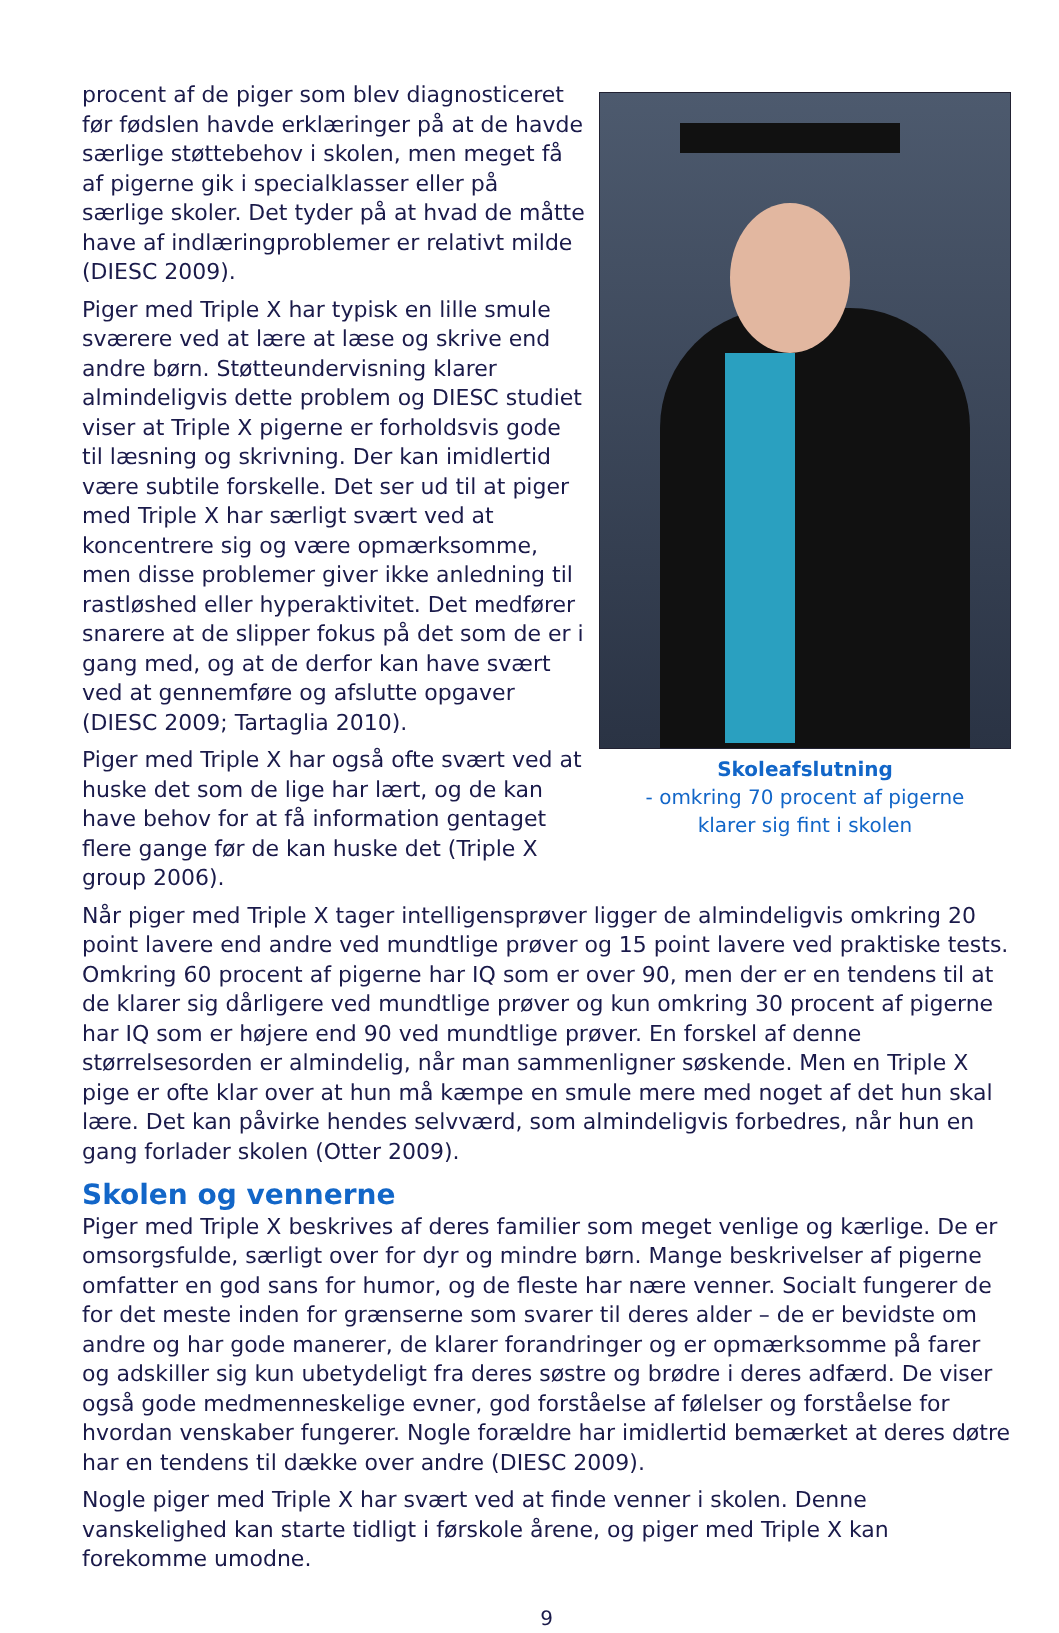procent af de piger som blev diagnosticeret før fødslen havde erklæringer på at de havde særlige støttebehov i skolen, men meget få af pigerne gik i specialklasser eller på særlige skoler. Det tyder på at hvad de måtte have af indlæringproblemer er relativt milde (DIESC 2009).
Piger med Triple X har typisk en lille smule sværere ved at lære at læse og skrive end andre børn. Støtteundervisning klarer almindeligvis dette problem og DIESC studiet viser at Triple X pigerne er forholdsvis gode til læsning og skrivning. Der kan imidlertid være subtile forskelle. Det ser ud til at piger med Triple X har særligt svært ved at koncentrere sig og være opmærksomme, men disse problemer giver ikke anledning til rastløshed eller hyperaktivitet. Det medfører snarere at de slipper fokus på det som de er i gang med, og at de derfor kan have svært ved at gennemføre og afslutte opgaver (DIESC 2009; Tartaglia 2010).
Piger med Triple X har også ofte svært ved at huske det som de lige har lært, og de kan have behov for at få information gentaget flere gange før de kan huske det (Triple X group 2006).
Skoleafslutning
- omkring 70 procent af pigerne
klarer sig fint i skolen
Når piger med Triple X tager intelligensprøver ligger de almindeligvis omkring 20 point lavere end andre ved mundtlige prøver og 15 point lavere ved praktiske tests. Omkring 60 procent af pigerne har IQ som er over 90, men der er en tendens til at de klarer sig dårligere ved mundtlige prøver og kun omkring 30 procent af pigerne har IQ som er højere end 90 ved mundtlige prøver. En forskel af denne størrelsesorden er almindelig, når man sammenligner søskende. Men en Triple X pige er ofte klar over at hun må kæmpe en smule mere med noget af det hun skal lære. Det kan påvirke hendes selvværd, som almindeligvis forbedres, når hun en gang forlader skolen (Otter 2009).
Skolen og vennerne
Piger med Triple X beskrives af deres familier som meget venlige og kærlige. De er omsorgsfulde, særligt over for dyr og mindre børn. Mange beskrivelser af pigerne omfatter en god sans for humor, og de fleste har nære venner. Socialt fungerer de for det meste inden for grænserne som svarer til deres alder – de er bevidste om andre og har gode manerer, de klarer forandringer og er opmærksomme på farer og adskiller sig kun ubetydeligt fra deres søstre og brødre i deres adfærd. De viser også gode medmenneskelige evner, god forståelse af følelser og forståelse for hvordan venskaber fungerer. Nogle forældre har imidlertid bemærket at deres døtre har en tendens til dække over andre (DIESC 2009).
Nogle piger med Triple X har svært ved at finde venner i skolen. Denne vanskelighed kan starte tidligt i førskole årene, og piger med Triple X kan forekomme umodne.
9